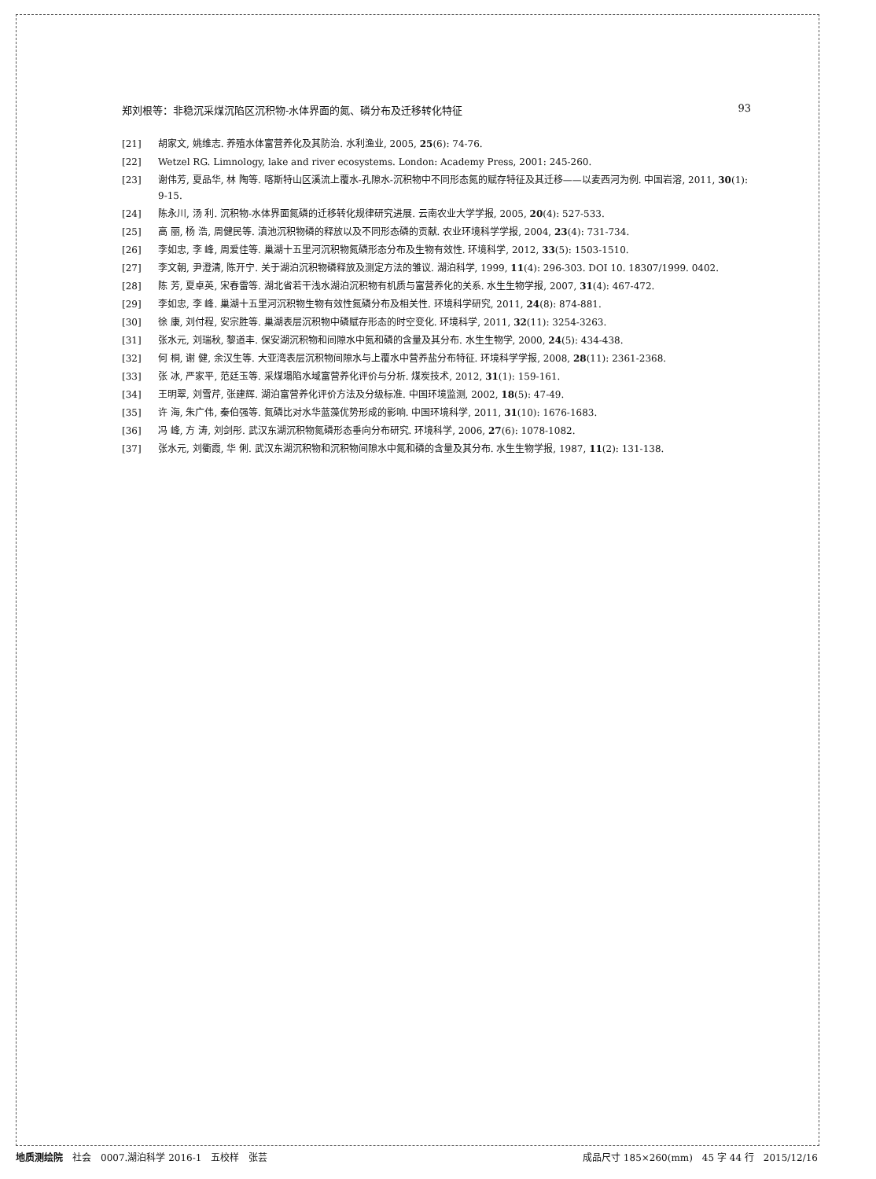郑刘根等：非稳沉采煤沉陷区沉积物-水体界面的氮、磷分布及迁移转化特征 93
[21] 胡家文, 姚维志. 养殖水体富营养化及其防治. 水利渔业, 2005, 25(6): 74-76.
[22] Wetzel RG. Limnology, lake and river ecosystems. London: Academy Press, 2001: 245-260.
[23] 谢伟芳, 夏品华, 林 陶等. 喀斯特山区溪流上覆水-孔隙水-沉积物中不同形态氮的赋存特征及其迁移——以麦西河为例. 中国岩溶, 2011, 30(1): 9-15.
[24] 陈永川, 汤 利. 沉积物-水体界面氮磷的迁移转化规律研究进展. 云南农业大学学报, 2005, 20(4): 527-533.
[25] 高 丽, 杨 浩, 周健民等. 滇池沉积物磷的释放以及不同形态磷的贡献. 农业环境科学学报, 2004, 23(4): 731-734.
[26] 李如忠, 李 峰, 周爱佳等. 巢湖十五里河沉积物氮磷形态分布及生物有效性. 环境科学, 2012, 33(5): 1503-1510.
[27] 李文朝, 尹澄清, 陈开宁. 关于湖泊沉积物磷释放及测定方法的雏议. 湖泊科学, 1999, 11(4): 296-303. DOI 10. 18307/1999. 0402.
[28] 陈 芳, 夏卓英, 宋春雷等. 湖北省若干浅水湖泊沉积物有机质与富营养化的关系. 水生生物学报, 2007, 31(4): 467-472.
[29] 李如忠, 李 峰. 巢湖十五里河沉积物生物有效性氮磷分布及相关性. 环境科学研究, 2011, 24(8): 874-881.
[30] 徐 康, 刘付程, 安宗胜等. 巢湖表层沉积物中磷赋存形态的时空变化. 环境科学, 2011, 32(11): 3254-3263.
[31] 张水元, 刘瑞秋, 黎道丰. 保安湖沉积物和间隙水中氮和磷的含量及其分布. 水生生物学, 2000, 24(5): 434-438.
[32] 何 桐, 谢 健, 余汉生等. 大亚湾表层沉积物间隙水与上覆水中营养盐分布特征. 环境科学学报, 2008, 28(11): 2361-2368.
[33] 张 冰, 严家平, 范廷玉等. 采煤塌陷水域富营养化评价与分析. 煤炭技术, 2012, 31(1): 159-161.
[34] 王明翠, 刘雪芹, 张建辉. 湖泊富营养化评价方法及分级标准. 中国环境监测, 2002, 18(5): 47-49.
[35] 许 海, 朱广伟, 秦伯强等. 氮磷比对水华蓝藻优势形成的影响. 中国环境科学, 2011, 31(10): 1676-1683.
[36] 冯 峰, 方 涛, 刘剑彤. 武汉东湖沉积物氮磷形态垂向分布研究. 环境科学, 2006, 27(6): 1078-1082.
[37] 张水元, 刘衢霞, 华 俐. 武汉东湖沉积物和沉积物间隙水中氮和磷的含量及其分布. 水生生物学报, 1987, 11(2): 131-138.
地质测绘院　社会　0007.湖泊科学 2016-1　五校样　张芸 成品尺寸 185×260(mm)　45 字 44 行　2015/12/16